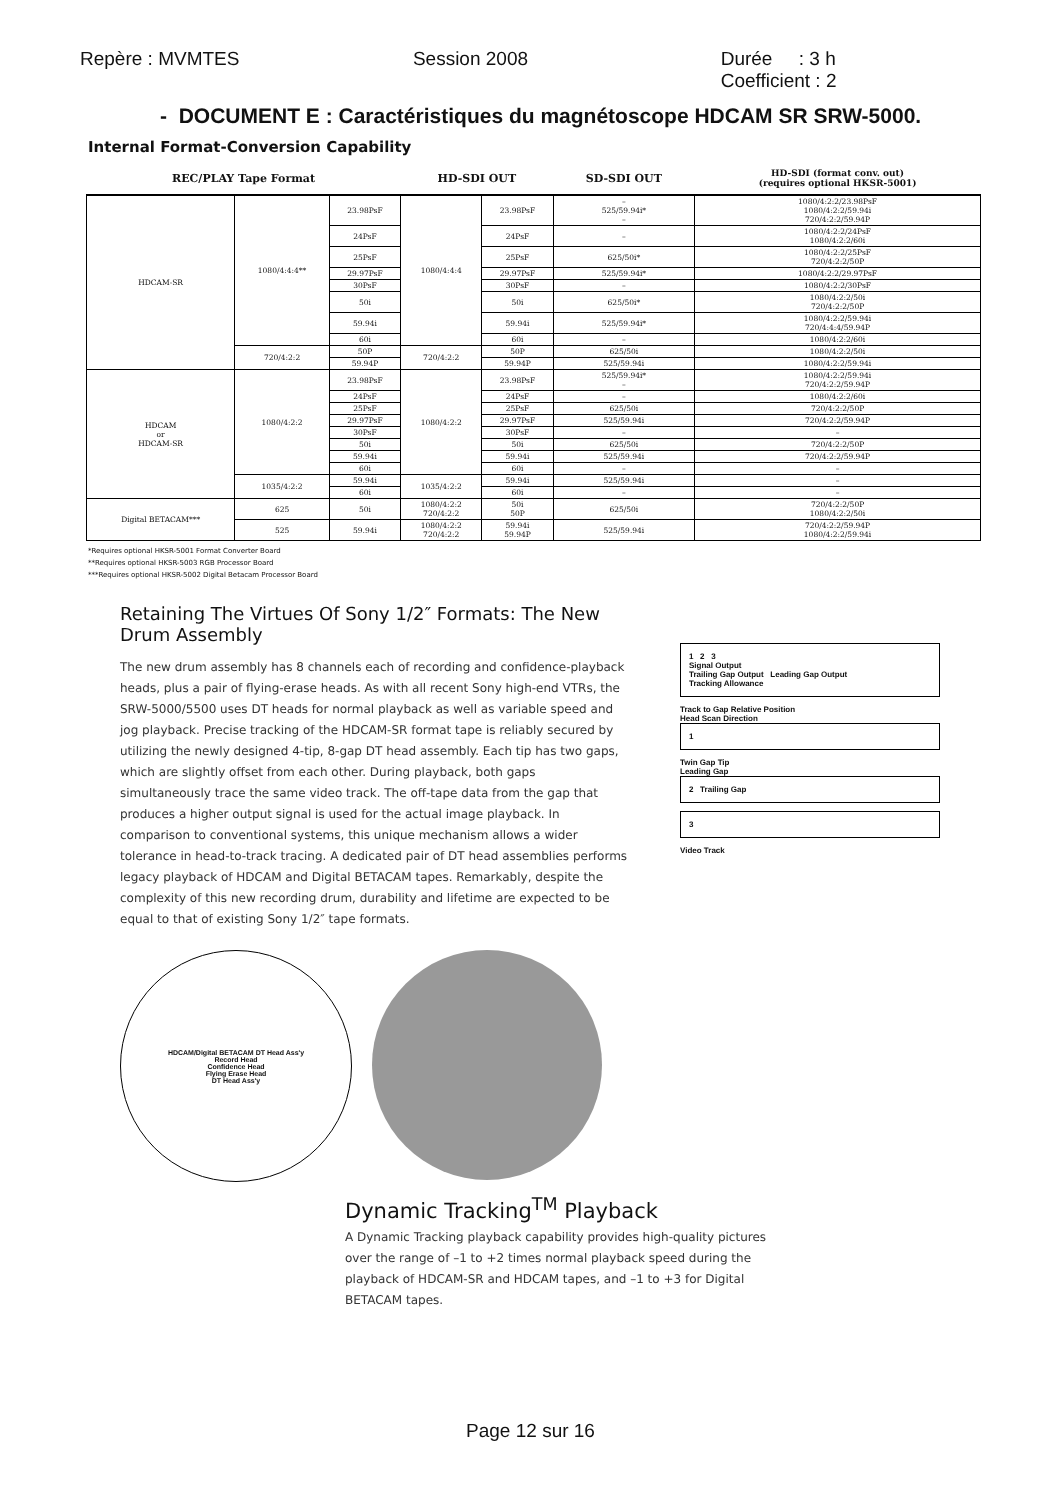Repère : MVMTES Session 2008 Durée : 3 h
Coefficient : 2
- DOCUMENT E : Caractéristiques du magnétoscope HDCAM SR SRW-5000.
Internal Format-Conversion Capability
| REC/PLAY Tape Format | | | HD-SDI OUT | | SD-SDI OUT | HD-SDI (format conv. out) (requires optional HKSR-5001) |
| --- | --- | --- | --- | --- | --- | --- |
| HDCAM-SR | 1080/4:4:4** | 23.98PsF | 1080/4:4:4 | 23.98PsF | – 525/59.94i* – | 1080/4:2:2/23.98PsF 1080/4:2:2/59.94i 720/4:2:2/59.94P |
| | | 24PsF | | 24PsF | – | 1080/4:2:2/24PsF 1080/4:2:2/60i |
| | | 25PsF | | 25PsF | 625/50i* | 1080/4:2:2/25PsF 720/4:2:2/50P |
| | | 29.97PsF | | 29.97PsF | 525/59.94i* | 1080/4:2:2/29.97PsF |
| | | 30PsF | | 30PsF | – | 1080/4:2:2/30PsF |
| | | 50i | | 50i | 625/50i* | 1080/4:2:2/50i 720/4:2:2/50P |
| | | 59.94i | | 59.94i | 525/59.94i* | 1080/4:2:2/59.94i 720/4:4:4/59.94P |
| | | 60i | | 60i | – | 1080/4:2:2/60i |
| | 720/4:2:2 | 50P | 720/4:2:2 | 50P | 625/50i | 1080/4:2:2/50i |
| | | 59.94P | | 59.94P | 525/59.94i | 1080/4:2:2/59.94i |
| HDCAM or HDCAM-SR | 1080/4:2:2 | 23.98PsF | 1080/4:2:2 | 23.98PsF | 525/59.94i* – | 1080/4:2:2/59.94i 720/4:2:2/59.94P |
| | | 24PsF | | 24PsF | – | 1080/4:2:2/60i |
| | | 25PsF | | 25PsF | 625/50i | 720/4:2:2/50P |
| | | 29.97PsF | | 29.97PsF | 525/59.94i | 720/4:2:2/59.94P |
| | | 30PsF | | 30PsF | – | – |
| | | 50i | | 50i | 625/50i | 720/4:2:2/50P |
| | | 59.94i | | 59.94i | 525/59.94i | 720/4:2:2/59.94P |
| | | 60i | | 60i | – | – |
| | 1035/4:2:2 | 59.94i | 1035/4:2:2 | 59.94i | 525/59.94i | – |
| | | 60i | | 60i | – | – |
| Digital BETACAM*** | 625 | 50i | 1080/4:2:2 720/4:2:2 | 50i 50P | 625/50i | 720/4:2:2/50P 1080/4:2:2/50i |
| | 525 | 59.94i | 1080/4:2:2 720/4:2:2 | 59.94i 59.94P | 525/59.94i | 720/4:2:2/59.94P 1080/4:2:2/59.94i |
*Requires optional HKSR-5001 Format Converter Board
**Requires optional HKSR-5003 RGB Processor Board
***Requires optional HKSR-5002 Digital Betacam Processor Board
Retaining The Virtues Of Sony 1/2″ Formats: The New Drum Assembly
The new drum assembly has 8 channels each of recording and confidence-playback heads, plus a pair of flying-erase heads. As with all recent Sony high-end VTRs, the SRW-5000/5500 uses DT heads for normal playback as well as variable speed and jog playback. Precise tracking of the HDCAM-SR format tape is reliably secured by utilizing the newly designed 4-tip, 8-gap DT head assembly. Each tip has two gaps, which are slightly offset from each other. During playback, both gaps simultaneously trace the same video track. The off-tape data from the gap that produces a higher output signal is used for the actual image playback. In comparison to conventional systems, this unique mechanism allows a wider tolerance in head-to-track tracing. A dedicated pair of DT head assemblies performs legacy playback of HDCAM and Digital BETACAM tapes. Remarkably, despite the complexity of this new recording drum, durability and lifetime are expected to be equal to that of existing Sony 1/2″ tape formats.
HDCAM/Digital BETACAM DT Head Ass'y
Record Head
Confidence Head
Flying Erase Head
DT Head Ass'y
1 2 3
Signal Output
Trailing Gap Output Leading Gap Output
Tracking Allowance
Track to Gap Relative Position
Head Scan Direction
1
Twin Gap Tip
Leading Gap
2 Trailing Gap
3
Video Track
Dynamic Tracking<sup>TM</sup> Playback
A Dynamic Tracking playback capability provides high-quality pictures over the range of –1 to +2 times normal playback speed during the playback of HDCAM-SR and HDCAM tapes, and –1 to +3 for Digital BETACAM tapes.
Page 12 sur 16